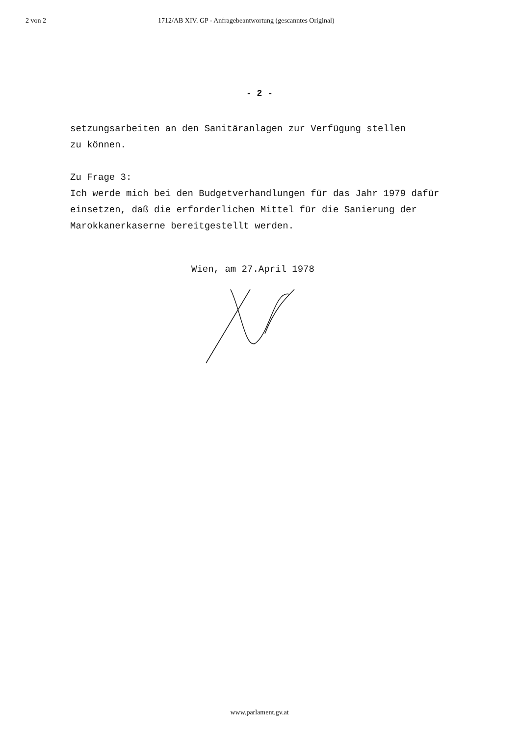2 von 2 1712/AB XIV. GP - Anfragebeantwortung (gescanntes Original)
- 2 -
setzungsarbeiten an den Sanitäranlagen zur Verfügung stellen
zu können.
Zu Frage 3:
Ich werde mich bei den Budgetverhandlungen für das Jahr 1979 dafür einsetzen, daß die erforderlichen Mittel für die Sanierung der Marokkanerkaserne bereitgestellt werden.
Wien, am 27.April 1978
www.parlament.gv.at